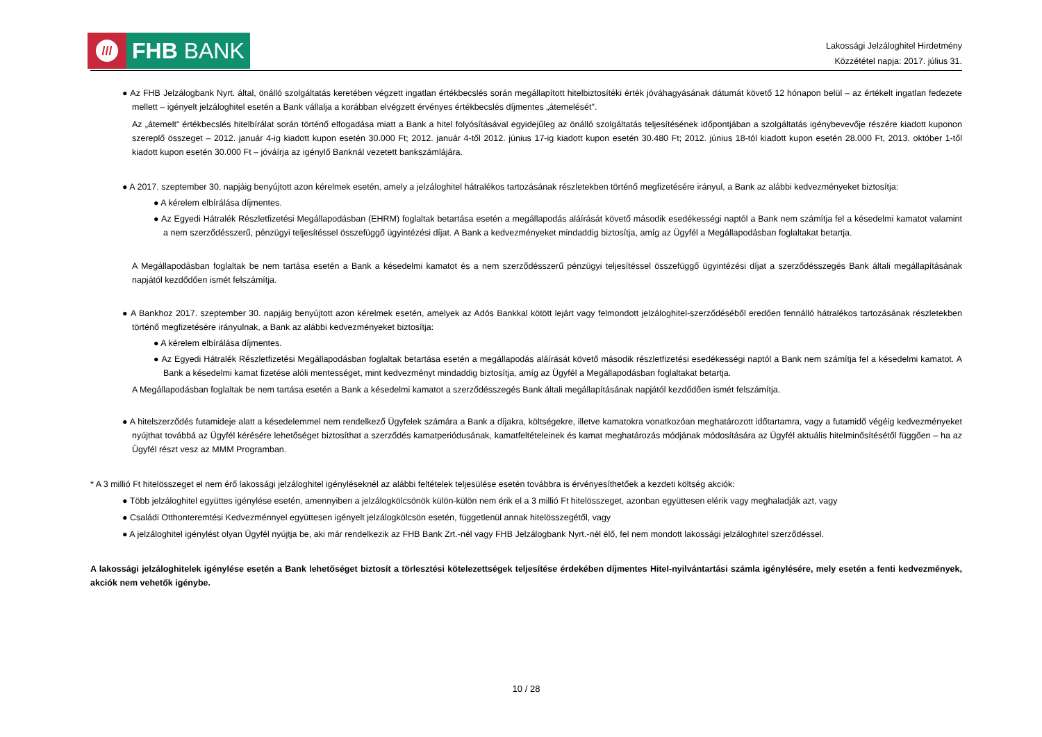///
FHB BANK
Lakossági Jelzáloghitel Hirdetmény
Közzététel napja: 2017. július 31.
● Az FHB Jelzálogbank Nyrt. által, önálló szolgáltatás keretében végzett ingatlan értékbecslés során megállapított hitelbiztosítéki érték jóváhagyásának dátumát követő 12 hónapon belül – az értékelt ingatlan fedezete mellett – igényelt jelzáloghitel esetén a Bank vállalja a korábban elvégzett érvényes értékbecslés díjmentes „átemelését".
Az „átemelt” értékbecslés hitelbírálat során történő elfogadása miatt a Bank a hitel folyósításával egyidejűleg az önálló szolgáltatás teljesítésének időpontjában a szolgáltatás igénybevevője részére kiadott kuponon szereplő összeget – 2012. január 4-ig kiadott kupon esetén 30.000 Ft; 2012. január 4-től 2012. június 17-ig kiadott kupon esetén 30.480 Ft; 2012. június 18-tól kiadott kupon esetén 28.000 Ft, 2013. október 1-től kiadott kupon esetén 30.000 Ft – jóváírja az igénylő Banknál vezetett bankszámlájára.
● A 2017. szeptember 30. napjáig benyújtott azon kérelmek esetén, amely a jelzáloghitel hátralékos tartozásának részletekben történő megfizetésére irányul, a Bank az alábbi kedvezményeket biztosítja:
● A kérelem elbírálása díjmentes.
● Az Egyedi Hátralék Részletfizetési Megállapodásban (EHRM) foglaltak betartása esetén a megállapodás aláírását követő második esedékességi naptól a Bank nem számítja fel a késedelmi kamatot valamint a nem szerződésszerű, pénzügyi teljesítéssel összefüggő ügyintézési díjat. A Bank a kedvezményeket mindaddig biztosítja, amíg az Ügyfél a Megállapodásban foglaltakat betartja.
A Megállapodásban foglaltak be nem tartása esetén a Bank a késedelmi kamatot és a nem szerződésszerű pénzügyi teljesítéssel összefüggő ügyintézési díjat a szerződésszegés Bank általi megállapításának napjától kezdődően ismét felszámítja.
● A Bankhoz 2017. szeptember 30. napjáig benyújtott azon kérelmek esetén, amelyek az Adós Bankkal kötött lejárt vagy felmondott jelzáloghitel-szerződéséből eredően fennálló hátralékos tartozásának részletekben történő megfizetésére irányulnak, a Bank az alábbi kedvezményeket biztosítja:
● A kérelem elbírálása díjmentes.
● Az Egyedi Hátralék Részletfizetési Megállapodásban foglaltak betartása esetén a megállapodás aláírását követő második részletfizetési esedékességi naptól a Bank nem számítja fel a késedelmi kamatot. A Bank a késedelmi kamat fizetése alóli mentességet, mint kedvezményt mindaddig biztosítja, amíg az Ügyfél a Megállapodásban foglaltakat betartja.
A Megállapodásban foglaltak be nem tartása esetén a Bank a késedelmi kamatot a szerződésszegés Bank általi megállapításának napjától kezdődően ismét felszámítja.
● A hitelszerződés futamideje alatt a késedelemmel nem rendelkező Ügyfelek számára a Bank a díjakra, költségekre, illetve kamatokra vonatkozóan meghatározott időtartamra, vagy a futamidő végéig kedvezményeket nyújthat továbbá az Ügyfél kérésére lehetőséget biztosíthat a szerződés kamatperiódusának, kamatfeltételeinek és kamat meghatározás módjának módosítására az Ügyfél aktuális hitelminősítésétől függően – ha az Ügyfél részt vesz az MMM Programban.
* A 3 millió Ft hitelösszeget el nem érő lakossági jelzáloghitel igényléseknél az alábbi feltételek teljesülése esetén továbbra is érvényesíthetőek a kezdeti költség akciók:
● Több jelzáloghitel együttes igénylése esetén, amennyiben a jelzálogkölcsönök külön-külön nem érik el a 3 millió Ft hitelösszeget, azonban együttesen elérik vagy meghaladják azt, vagy
● Családi Otthonteremtési Kedvezménnyel együttesen igényelt jelzálogkölcsön esetén, függetlenül annak hitelösszegétől, vagy
● A jelzáloghitel igénylést olyan Ügyfél nyújtja be, aki már rendelkezik az FHB Bank Zrt.-nél vagy FHB Jelzálogbank Nyrt.-nél élő, fel nem mondott lakossági jelzáloghitel szerződéssel.
A lakossági jelzáloghitelek igénylése esetén a Bank lehetőséget biztosít a törlesztési kötelezettségek teljesítése érdekében díjmentes Hitel-nyilvántartási számla igénylésére, mely esetén a fenti kedvezmények, akciók nem vehetők igénybe.
10 / 28